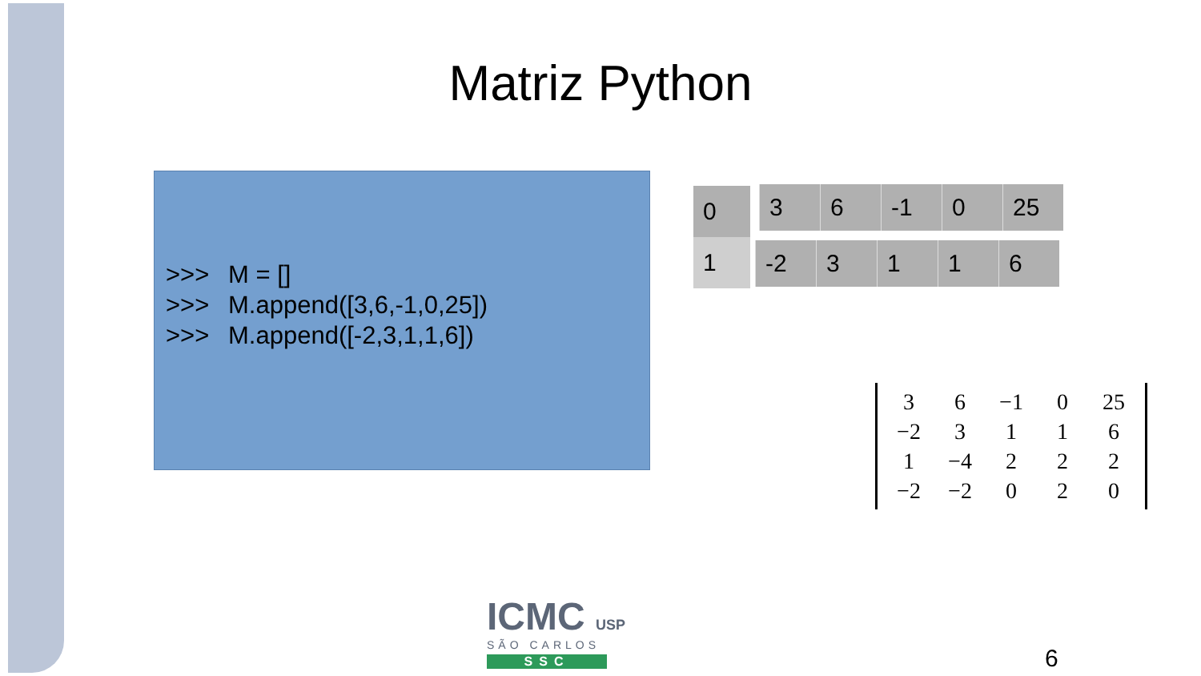Matriz Python
>>> M = []
>>> M.append([3,6,-1,0,25])
>>> M.append([-2,3,1,1,6])
| 0 |
| 1 |
| 3 | 6 | -1 | 0 | 25 |
| -2 | 3 | 1 | 1 | 6 |
| 3 | 6 | −1 | 0 | 25 |
| −2 | 3 | 1 | 1 | 6 |
| 1 | −4 | 2 | 2 | 2 |
| −2 | −2 | 0 | 2 | 0 |
ICMC USP
SÃO CARLOS
SSC
6